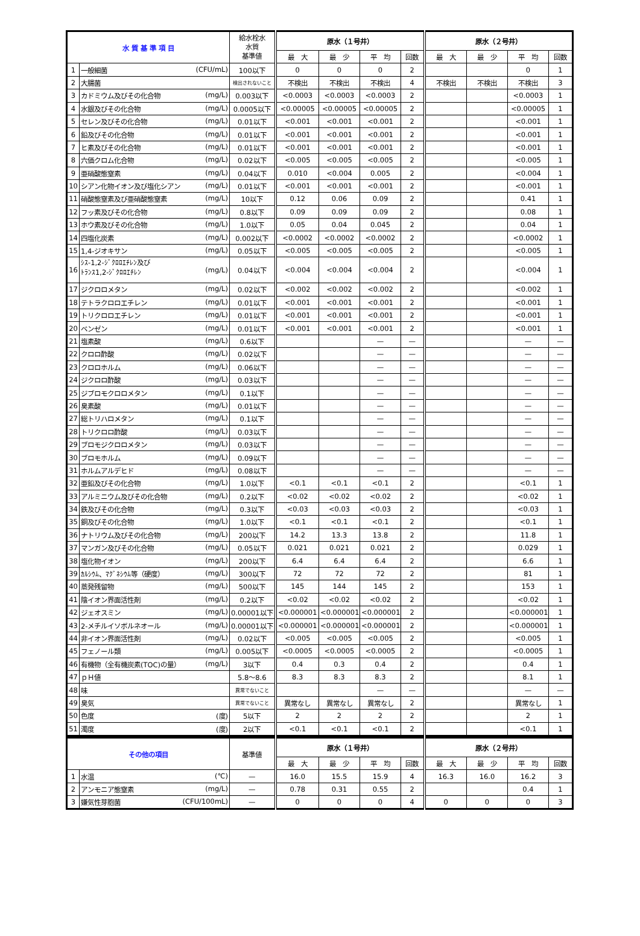| 水 質 基 準 項 目 | | 給水栓水 水質 基準値 | 原水（１号井） | | | | 原水（２号井） | | | |
| --- | --- | --- | --- | --- | --- | --- | --- | --- | --- | --- |
| | | | 最 大 | 最 少 | 平 均 | 回数 | 最 大 | 最 少 | 平 均 | 回数 |
| 1 | 一般細菌 (CFU/mL) | 100以下 | 0 | 0 | 0 | 2 | | | 0 | 1 |
| 2 | 大腸菌 | 検出されないこと | 不検出 | 不検出 | 不検出 | 4 | 不検出 | 不検出 | 不検出 | 3 |
| 3 | カドミウム及びその化合物 (mg/L) | 0.003以下 | <0.0003 | <0.0003 | <0.0003 | 2 | | | <0.0003 | 1 |
| 4 | 水銀及びその化合物 (mg/L) | 0.0005以下 | <0.00005 | <0.00005 | <0.00005 | 2 | | | <0.00005 | 1 |
| 5 | セレン及びその化合物 (mg/L) | 0.01以下 | <0.001 | <0.001 | <0.001 | 2 | | | <0.001 | 1 |
| 6 | 鉛及びその化合物 (mg/L) | 0.01以下 | <0.001 | <0.001 | <0.001 | 2 | | | <0.001 | 1 |
| 7 | ヒ素及びその化合物 (mg/L) | 0.01以下 | <0.001 | <0.001 | <0.001 | 2 | | | <0.001 | 1 |
| 8 | 六価クロム化合物 (mg/L) | 0.02以下 | <0.005 | <0.005 | <0.005 | 2 | | | <0.005 | 1 |
| 9 | 亜硝酸態窒素 (mg/L) | 0.04以下 | 0.010 | <0.004 | 0.005 | 2 | | | <0.004 | 1 |
| 10 | シアン化物イオン及び塩化シアン (mg/L) | 0.01以下 | <0.001 | <0.001 | <0.001 | 2 | | | <0.001 | 1 |
| 11 | 硝酸態窒素及び亜硝酸態窒素 (mg/L) | 10以下 | 0.12 | 0.06 | 0.09 | 2 | | | 0.41 | 1 |
| 12 | フッ素及びその化合物 (mg/L) | 0.8以下 | 0.09 | 0.09 | 0.09 | 2 | | | 0.08 | 1 |
| 13 | ホウ素及びその化合物 (mg/L) | 1.0以下 | 0.05 | 0.04 | 0.045 | 2 | | | 0.04 | 1 |
| 14 | 四塩化炭素 (mg/L) | 0.002以下 | <0.0002 | <0.0002 | <0.0002 | 2 | | | <0.0002 | 1 |
| 15 | 1,4-ジオキサン (mg/L) | 0.05以下 | <0.005 | <0.005 | <0.005 | 2 | | | <0.005 | 1 |
| 16 | (mg/L) ｼｽ-1,2-ｼﾞｸﾛﾛｴﾁﾚﾝ及び ﾄﾗﾝｽ1,2-ｼﾞｸﾛﾛｴﾁﾚﾝ | 0.04以下 | <0.004 | <0.004 | <0.004 | 2 | | | <0.004 | 1 |
| 17 | ジクロロメタン (mg/L) | 0.02以下 | <0.002 | <0.002 | <0.002 | 2 | | | <0.002 | 1 |
| 18 | テトラクロロエチレン (mg/L) | 0.01以下 | <0.001 | <0.001 | <0.001 | 2 | | | <0.001 | 1 |
| 19 | トリクロロエチレン (mg/L) | 0.01以下 | <0.001 | <0.001 | <0.001 | 2 | | | <0.001 | 1 |
| 20 | ベンゼン (mg/L) | 0.01以下 | <0.001 | <0.001 | <0.001 | 2 | | | <0.001 | 1 |
| 21 | 塩素酸 (mg/L) | 0.6以下 | | | — | — | | | — | — |
| 22 | クロロ酢酸 (mg/L) | 0.02以下 | | | — | — | | | — | — |
| 23 | クロロホルム (mg/L) | 0.06以下 | | | — | — | | | — | — |
| 24 | ジクロロ酢酸 (mg/L) | 0.03以下 | | | — | — | | | — | — |
| 25 | ジブロモクロロメタン (mg/L) | 0.1以下 | | | — | — | | | — | — |
| 26 | 臭素酸 (mg/L) | 0.01以下 | | | — | — | | | — | — |
| 27 | 総トリハロメタン (mg/L) | 0.1以下 | | | — | — | | | — | — |
| 28 | トリクロロ酢酸 (mg/L) | 0.03以下 | | | — | — | | | — | — |
| 29 | ブロモジクロロメタン (mg/L) | 0.03以下 | | | — | — | | | — | — |
| 30 | ブロモホルム (mg/L) | 0.09以下 | | | — | — | | | — | — |
| 31 | ホルムアルデヒド (mg/L) | 0.08以下 | | | — | — | | | — | — |
| 32 | 亜鉛及びその化合物 (mg/L) | 1.0以下 | <0.1 | <0.1 | <0.1 | 2 | | | <0.1 | 1 |
| 33 | アルミニウム及びその化合物 (mg/L) | 0.2以下 | <0.02 | <0.02 | <0.02 | 2 | | | <0.02 | 1 |
| 34 | 鉄及びその化合物 (mg/L) | 0.3以下 | <0.03 | <0.03 | <0.03 | 2 | | | <0.03 | 1 |
| 35 | 銅及びその化合物 (mg/L) | 1.0以下 | <0.1 | <0.1 | <0.1 | 2 | | | <0.1 | 1 |
| 36 | ナトリウム及びその化合物 (mg/L) | 200以下 | 14.2 | 13.3 | 13.8 | 2 | | | 11.8 | 1 |
| 37 | マンガン及びその化合物 (mg/L) | 0.05以下 | 0.021 | 0.021 | 0.021 | 2 | | | 0.029 | 1 |
| 38 | 塩化物イオン (mg/L) | 200以下 | 6.4 | 6.4 | 6.4 | 2 | | | 6.6 | 1 |
| 39 | ｶﾙｼｳﾑ、ﾏｸﾞﾈｼｳﾑ等（硬度） (mg/L) | 300以下 | 72 | 72 | 72 | 2 | | | 81 | 1 |
| 40 | 蒸発残留物 (mg/L) | 500以下 | 145 | 144 | 145 | 2 | | | 153 | 1 |
| 41 | 陰イオン界面活性剤 (mg/L) | 0.2以下 | <0.02 | <0.02 | <0.02 | 2 | | | <0.02 | 1 |
| 42 | ジェオスミン (mg/L) | 0.00001以下 | <0.000001 | <0.000001 | <0.000001 | 2 | | | <0.000001 | 1 |
| 43 | 2-メチルイソボルネオール (mg/L) | 0.00001以下 | <0.000001 | <0.000001 | <0.000001 | 2 | | | <0.000001 | 1 |
| 44 | 非イオン界面活性剤 (mg/L) | 0.02以下 | <0.005 | <0.005 | <0.005 | 2 | | | <0.005 | 1 |
| 45 | フェノール類 (mg/L) | 0.005以下 | <0.0005 | <0.0005 | <0.0005 | 2 | | | <0.0005 | 1 |
| 46 | 有機物（全有機炭素(TOC)の量） (mg/L) | 3以下 | 0.4 | 0.3 | 0.4 | 2 | | | 0.4 | 1 |
| 47 | ｐＨ値 | 5.8～8.6 | 8.3 | 8.3 | 8.3 | 2 | | | 8.1 | 1 |
| 48 | 味 | 異常でないこと | | | — | — | | | — | — |
| 49 | 臭気 | 異常でないこと | 異常なし | 異常なし | 異常なし | 2 | | | 異常なし | 1 |
| 50 | 色度 (度) | 5以下 | 2 | 2 | 2 | 2 | | | 2 | 1 |
| 51 | 濁度 (度) | 2以下 | <0.1 | <0.1 | <0.1 | 2 | | | <0.1 | 1 |
| その他の項目 | | 基準値 | 原水（１号井） | | | | 原水（２号井） | | | |
| --- | --- | --- | --- | --- | --- | --- | --- | --- | --- | --- |
| | | | 最 大 | 最 少 | 平 均 | 回数 | 最 大 | 最 少 | 平 均 | 回数 |
| 1 | 水温 (℃) | — | 16.0 | 15.5 | 15.9 | 4 | 16.3 | 16.0 | 16.2 | 3 |
| 2 | アンモニア態窒素 (mg/L) | — | 0.78 | 0.31 | 0.55 | 2 | | | 0.4 | 1 |
| 3 | 嫌気性芽胞菌 (CFU/100mL) | — | 0 | 0 | 0 | 4 | 0 | 0 | 0 | 3 |